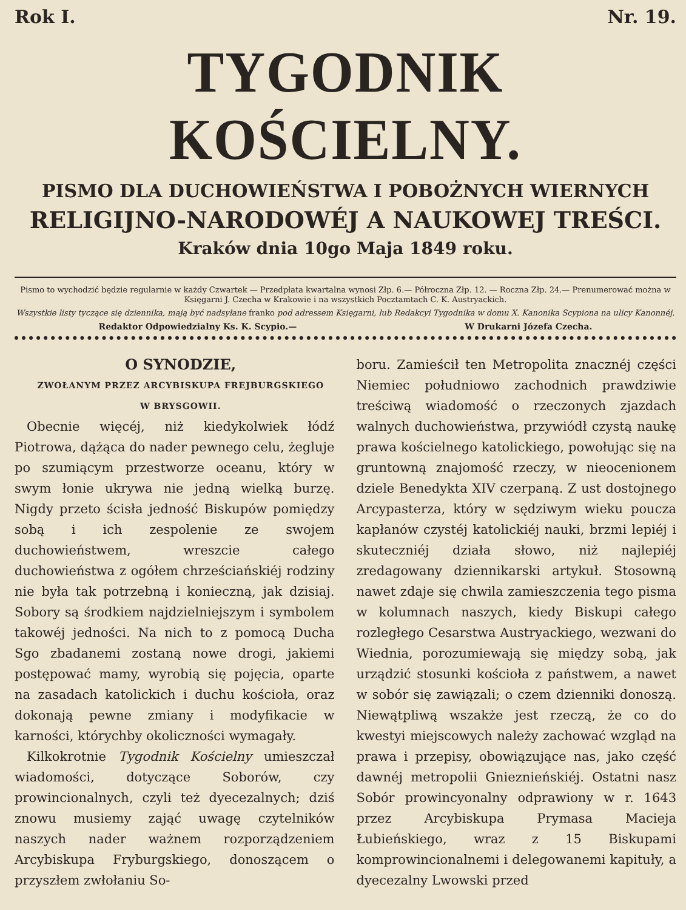Rok I. Nr. 19.
TYGODNIK KOŚCIELNY.
PISMO DLA DUCHOWIEŃSTWA I POBOŻNYCH WIERNYCH
RELIGIJNO-NARODOWÉJ A NAUKOWEJ TREŚCI.
Kraków dnia 10go Maja 1849 roku.
Pismo to wychodzić będzie regularnie w każdy Czwartek — Przedpłata kwartalna wynosi Złp. 6.— Półroczna Złp. 12. — Roczna Złp. 24.— Prenumerować można w Księgarni J. Czecha w Krakowie i na wszystkich Pocztamtach C. K. Austryackich.
Wszystkie listy tyczące się dziennika, mają być nadsyłane franko pod adressem Księgarni, lub Redakcyi Tygodnika w domu X. Kanonika Scypiona na ulicy Kanonnéj.
Redaktor Odpowiedzialny Ks. K. Scypio.— W Drukarni Józefa Czecha.
O SYNODZIE,
ZWOŁANYM PRZEZ ARCYBISKUPA FREJBURGSKIEGO
W BRYSGOWII.
Obecnie więcéj, niż kiedykolwiek łódź Piotrowa, dążąca do nader pewnego celu, żegluje po szumiącym przestworze oceanu, który w swym łonie ukrywa nie jedną wielką burzę. Nigdy przeto ścisła jedność Biskupów pomiędzy sobą i ich zespolenie ze swojem duchowieństwem, wreszcie całego duchowieństwa z ogółem chrześciańskiéj rodziny nie była tak potrzebną i konieczną, jak dzisiaj. Sobory są środkiem najdzielniejszym i symbolem takowéj jedności. Na nich to z pomocą Ducha Sgo zbadanemi zostaną nowe drogi, jakiemi postępować mamy, wyrobią się pojęcia, oparte na zasadach katolickich i duchu kościoła, oraz dokonają pewne zmiany i modyfikacie w karności, którychby okoliczności wymagały.
Kilkokrotnie Tygodnik Kościelny umieszczał wiadomości, dotyczące Soborów, czy prowincionalnych, czyli też dyecezalnych; dziś znowu musiemy zająć uwagę czytelników naszych nader ważnem rozporządzeniem Arcybiskupa Fryburgskiego, donoszącem o przyszłem zwłołaniu So-
boru. Zamieścił ten Metropolita znacznéj części Niemiec południowo zachodnich prawdziwie treściwą wiadomość o rzeczonych zjazdach walnych duchowieństwa, przywiódł czystą naukę prawa kościelnego katolickiego, powołując się na gruntowną znajomość rzeczy, w nieocenionem dziele Benedykta XIV czerpaną. Z ust dostojnego Arcypasterza, który w sędziwym wieku poucza kapłanów czystéj katolickiéj nauki, brzmi lepiéj i skuteczniéj działa słowo, niż najlepiéj zredagowany dziennikarski artykuł. Stosowną nawet zdaje się chwila zamieszczenia tego pisma w kolumnach naszych, kiedy Biskupi całego rozległego Cesarstwa Austryackiego, wezwani do Wiednia, porozumiewają się między sobą, jak urządzić stosunki kościoła z państwem, a nawet w sobór się zawiązali; o czem dzienniki donoszą. Niewątpliwą wszakże jest rzeczą, że co do kwestyi miejscowych należy zachować wzgląd na prawa i przepisy, obowiązujące nas, jako część dawnéj metropolii Gnieznieńskiéj. Ostatni nasz Sobór prowincyonalny odprawiony w r. 1643 przez Arcybiskupa Prymasa Macieja Łubieńskiego, wraz z 15 Biskupami komprowincionalnemi i delegowanemi kapituły, a dyecezalny Lwowski przed